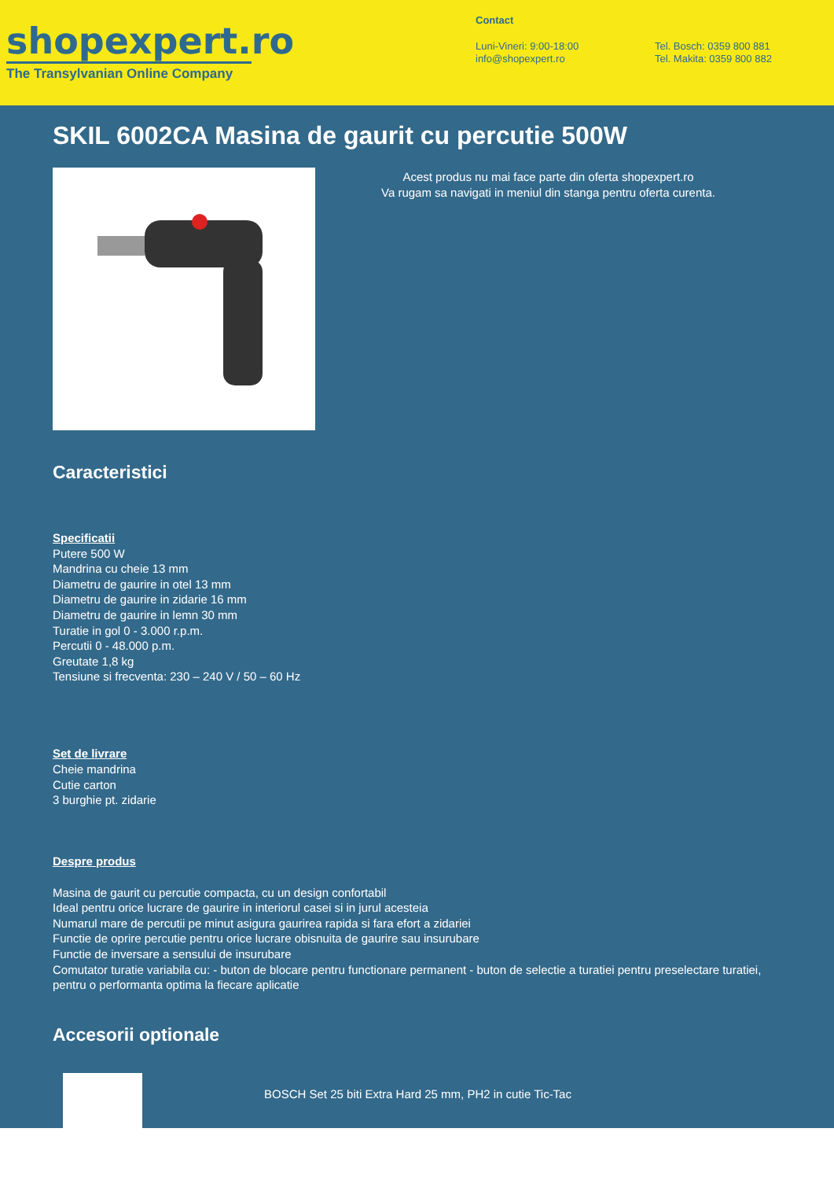shopexpert.ro
The Transylvanian Online Company
Contact
Luni-Vineri: 9:00-18:00
info@shopexpert.ro
Tel. Bosch: 0359 800 881
Tel. Makita: 0359 800 882
SKIL 6002CA Masina de gaurit cu percutie 500W
Acest produs nu mai face parte din oferta shopexpert.ro
Va rugam sa navigati in meniul din stanga pentru oferta curenta.
Caracteristici
Specificatii
Putere 500 W
Mandrina cu cheie 13 mm
Diametru de gaurire in otel 13 mm
Diametru de gaurire in zidarie 16 mm
Diametru de gaurire in lemn 30 mm
Turatie in gol 0 - 3.000 r.p.m.
Percutii 0 - 48.000 p.m.
Greutate 1,8 kg
Tensiune si frecventa: 230 – 240 V / 50 – 60 Hz
Set de livrare
Cheie mandrina
Cutie carton
3 burghie pt. zidarie
Despre produs
Masina de gaurit cu percutie compacta, cu un design confortabil
Ideal pentru orice lucrare de gaurire in interiorul casei si in jurul acesteia
Numarul mare de percutii pe minut asigura gaurirea rapida si fara efort a zidariei
Functie de oprire percutie pentru orice lucrare obisnuita de gaurire sau insurubare
Functie de inversare a sensului de insurubare
Comutator turatie variabila cu: - buton de blocare pentru functionare permanent - buton de selectie a turatiei pentru preselectare turatiei, pentru o performanta optima la fiecare aplicatie
Accesorii optionale
BOSCH Set 25 biti Extra Hard 25 mm, PH2 in cutie Tic-Tac